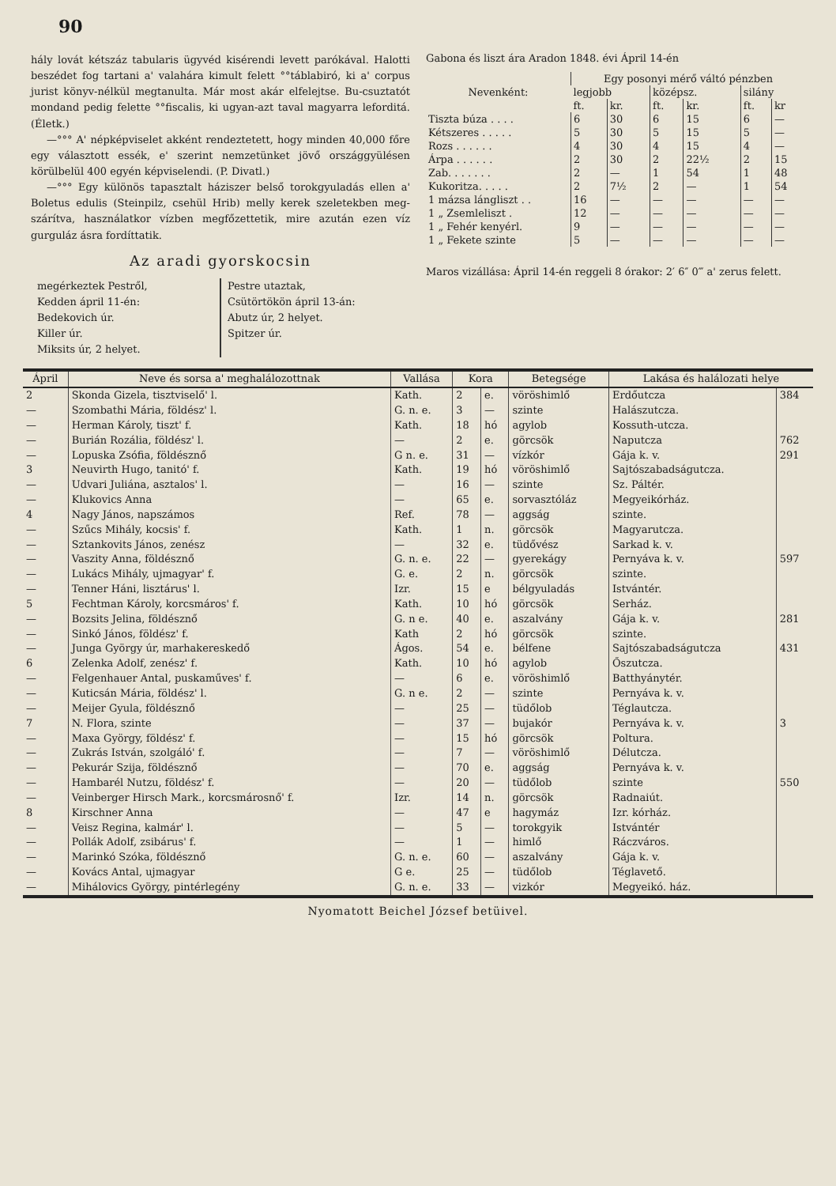90
hály lovát kétszáz tabularis ügyvéd kisérendi levett parókával. Halotti beszédet fog tartani a' valahára kimult felett °°táblabiró, ki a' corpus jurist könyv-nélkül megtanulta. Már most akár elfelejtse. Bu-csuztatót mondand pedig felette °°fiscalis, ki ugyan-azt taval magyarra leforditá. (Életk.)
—°°° A' népképviselet akként rendeztetett, hogy minden 40,000 főre egy választott essék, e' szerint nemzetünket jövő országgyülésen körülbelül 400 egyén képviselendi. (P. Divatl.)
—°°° Egy különös tapasztalt háziszer belső torokgyuladás ellen a' Boletus edulis (Steinpilz, csehül Hrib) melly kerek szeletekben meg-szárítva, használatkor vízben megfőzettetik, mire azután ezen víz gurguláz ásra fordíttatik.
Az aradi gyorskocsin
megérkeztek Pestről,
Kedden ápril 11-én:
Bedekovich úr.
Killer úr.
Miksits úr, 2 helyet.
Pestre utaztak,
Csütörtökön ápril 13-án:
Abutz úr, 2 helyet.
Spitzer úr.
Gabona és liszt ára Aradon 1848. évi Ápril 14-én
| Nevenként: | Egy posonyi mérő váltó pénzben | | | | | |
| | legjobb | | középsz. | | silány | |
| | ft. | kr. | ft. | kr. | ft. | kr |
| Tiszta búza . . . . | 6 | 30 | 6 | 15 | 6 | — |
| Kétszeres . . . . . | 5 | 30 | 5 | 15 | 5 | — |
| Rozs . . . . . . | 4 | 30 | 4 | 15 | 4 | — |
| Árpa . . . . . . | 2 | 30 | 2 | 22½ | 2 | 15 |
| Zab. . . . . . . | 2 | — | 1 | 54 | 1 | 48 |
| Kukoritza. . . . . | 2 | 7½ | 2 | — | 1 | 54 |
| 1 mázsa lángliszt . . | 16 | — | — | — | — | — |
| 1 „ Zsemleliszt . | 12 | — | — | — | — | — |
| 1 „ Fehér kenyérl. | 9 | — | — | — | — | — |
| 1 „ Fekete szinte | 5 | — | — | — | — | — |
Maros vizállása: Ápril 14-én reggeli 8 órakor: 2′ 6″ 0‴ a' zerus felett.
| Ápril | Neve és sorsa a' meghalálozottnak | Vallása | Kora | | Betegsége | Lakása és halálozati helye | |
| --- | --- | --- | --- | --- | --- | --- | --- |
| 2 | Skonda Gizela, tisztviselő' l. | Kath. | 2 | e. | vöröshimlő | Erdőutcza | 384 |
| — | Szombathi Mária, földész' l. | G. n. e. | 3 | — | szinte | Halászutcza. | |
| — | Herman Károly, tiszt' f. | Kath. | 18 | hó | agylob | Kossuth-utcza. | |
| — | Burián Rozália, földész' l. | — | 2 | e. | görcsök | Naputcza | 762 |
| — | Lopuska Zsófia, földésznő | G n. e. | 31 | — | vízkór | Gája k. v. | 291 |
| 3 | Neuvirth Hugo, tanitó' f. | Kath. | 19 | hó | vöröshimlő | Sajtószabadságutcza. | |
| — | Udvari Juliána, asztalos' l. | — | 16 | — | szinte | Sz. Páltér. | |
| — | Klukovics Anna | — | 65 | e. | sorvasztóláz | Megyeikórház. | |
| 4 | Nagy János, napszámos | Ref. | 78 | — | aggság | szinte. | |
| — | Szűcs Mihály, kocsis' f. | Kath. | 1 | n. | görcsök | Magyarutcza. | |
| — | Sztankovits János, zenész | — | 32 | e. | tüdővész | Sarkad k. v. | |
| — | Vaszity Anna, földésznő | G. n. e. | 22 | — | gyerekágy | Pernyáva k. v. | 597 |
| — | Lukács Mihály, ujmagyar' f. | G. e. | 2 | n. | görcsök | szinte. | |
| — | Tenner Háni, lisztárus' l. | Izr. | 15 | e | bélgyuladás | Istvántér. | |
| 5 | Fechtman Károly, korcsmáros' f. | Kath. | 10 | hó | görcsök | Serház. | |
| — | Bozsits Jelina, földésznő | G. n e. | 40 | e. | aszalvány | Gája k. v. | 281 |
| — | Sinkó János, földész' f. | Kath | 2 | hó | görcsök | szinte. | |
| — | Junga György úr, marhakereskedő | Ágos. | 54 | e. | bélfene | Sajtószabadságutcza | 431 |
| 6 | Zelenka Adolf, zenész' f. | Kath. | 10 | hó | agylob | Őszutcza. | |
| — | Felgenhauer Antal, puskaműves' f. | — | 6 | e. | vöröshimlő | Batthyánytér. | |
| — | Kuticsán Mária, földész' l. | G. n e. | 2 | — | szinte | Pernyáva k. v. | |
| — | Meijer Gyula, földésznő | — | 25 | — | tüdőlob | Téglautcza. | |
| 7 | N. Flora, szinte | — | 37 | — | bujakór | Pernyáva k. v. | 3 |
| — | Maxa György, földész' f. | — | 15 | hó | görcsök | Poltura. | |
| — | Zukrás István, szolgáló' f. | — | 7 | — | vöröshimlő | Délutcza. | |
| — | Pekurár Szija, földésznő | — | 70 | e. | aggság | Pernyáva k. v. | |
| — | Hambarél Nutzu, földész' f. | — | 20 | — | tüdőlob | szinte | 550 |
| — | Veinberger Hirsch Mark., korcsmárosnő' f. | Izr. | 14 | n. | görcsök | Radnaiút. | |
| 8 | Kirschner Anna | — | 47 | e | hagymáz | Izr. kórház. | |
| — | Veisz Regina, kalmár' l. | — | 5 | — | torokgyik | Istvántér | |
| — | Pollák Adolf, zsibárus' f. | — | 1 | — | himlő | Ráczváros. | |
| — | Marinkó Szóka, földésznő | G. n. e. | 60 | — | aszalvány | Gája k. v. | |
| — | Kovács Antal, ujmagyar | G e. | 25 | — | tüdőlob | Téglavető. | |
| — | Mihálovics György, pintérlegény | G. n. e. | 33 | — | vizkór | Megyeikó. ház. | |
Nyomatott Beichel József betüivel.